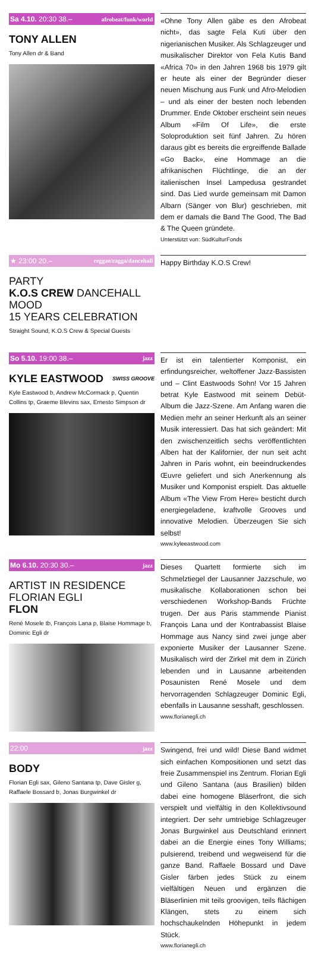Sa 4.10. 20:30 38.– afrobeat/funk/world
TONY ALLEN
Tony Allen dr & Band
«Ohne Tony Allen gäbe es den Afrobeat nicht», das sagte Fela Kuti über den nigerianischen Musiker. Als Schlagzeuger und musikalischer Direktor von Fela Kutis Band «Africa 70» in den Jahren 1968 bis 1979 gilt er heute als einer der Begründer dieser neuen Mischung aus Funk und Afro-Melodien – und als einer der besten noch lebenden Drummer. Ende Oktober erscheint sein neues Album «Film Of Life», die erste Soloproduktion seit fünf Jahren. Zu hören daraus gibt es bereits die ergreiffende Ballade «Go Back», eine Hommage an die afrikanischen Flüchtlinge, die an der italienischen Insel Lampedusa gestrandet sind. Das Lied wurde gemeinsam mit Damon Albarn (Sänger von Blur) geschrieben, mit dem er damals die Band The Good, The Bad & The Queen gründete.
Unterstützt von: SüdKulturFonds
★ 23:00 20.– reggae/ragga/dancehall
PARTY
K.O.S CREW DANCEHALL MOOD
15 YEARS CELEBRATION
Straight Sound, K.O.S Crew & Special Guests
Happy Birthday K.O.S Crew!
So 5.10. 19:00 38.– jazz
KYLE EASTWOOD SWISS GROOVE
Kyle Eastwood b, Andrew McCormack p, Quentin Collins tp, Graeme Blevins sax, Ernesto Simpson dr
Er ist ein talentierter Komponist, ein erfindungsreicher, weltoffener Jazz-Bassisten und – Clint Eastwoods Sohn! Vor 15 Jahren betrat Kyle Eastwood mit seinem Debüt-Album die Jazz-Szene. Am Anfang waren die Medien mehr an seiner Herkunft als an seiner Musik interessiert. Das hat sich geändert: Mit den zwischenzeitlich sechs veröffentlichten Alben hat der Kalifornier, der nun seit acht Jahren in Paris wohnt, ein beeindruckendes Œuvre geliefert und sich Anerkennung als Musiker und Komponist erspielt. Das aktuelle Album «The View From Here» besticht durch energiegeladene, kraftvolle Grooves und innovative Melodien. Überzeugen Sie sich selbst!
www.kyleeastwood.com
Mo 6.10. 20:30 30.– jazz
ARTIST IN RESIDENCE
FLORIAN EGLI
FLON
René Mosele tb, François Lana p, Blaise Hommage b, Dominic Egli dr
Dieses Quartett formierte sich im Schmelztiegel der Lausanner Jazzschule, wo musikalische Kollaborationen schon bei verschiedenen Workshop-Bands Früchte trugen. Der aus Paris stammende Pianist François Lana und der Kontrabassist Blaise Hommage aus Nancy sind zwei junge aber exponierte Musiker der Lausanner Szene. Musikalisch wird der Zirkel mit dem in Zürich lebenden und in Lausanne arbeitenden Posaunisten René Mosele und dem hervorragenden Schlagzeuger Dominic Egli, ebenfalls in Lausanne sesshaft, geschlossen.
www.florianegli.ch
22:00 jazz
BODY
Florian Egli sax, Gileno Santana tp, Dave Gisler g, Raffaele Bossard b, Jonas Burgwinkel dr
Swingend, frei und wild! Diese Band widmet sich einfachen Kompositionen und setzt das freie Zusammenspiel ins Zentrum. Florian Egli und Gileno Santana (aus Brasilien) bilden dabei eine homogene Bläserfront, die sich verspielt und vielfältig in den Kollektivsound integriert. Der sehr umtriebige Schlagzeuger Jonas Burgwinkel aus Deutschland erinnert dabei an die Energie eines Tony Williams; pulsierend, treibend und wegweisend für die ganze Band. Raffaele Bossard und Dave Gisler färben jedes Stück zu einem vielfältigen Neuen und ergänzen die Bläserlinien mit teils groovigen, teils flächigen Klängen, stets zu einem sich hochschaukelnden Höhepunkt in jedem Stück.
www.florianegli.ch